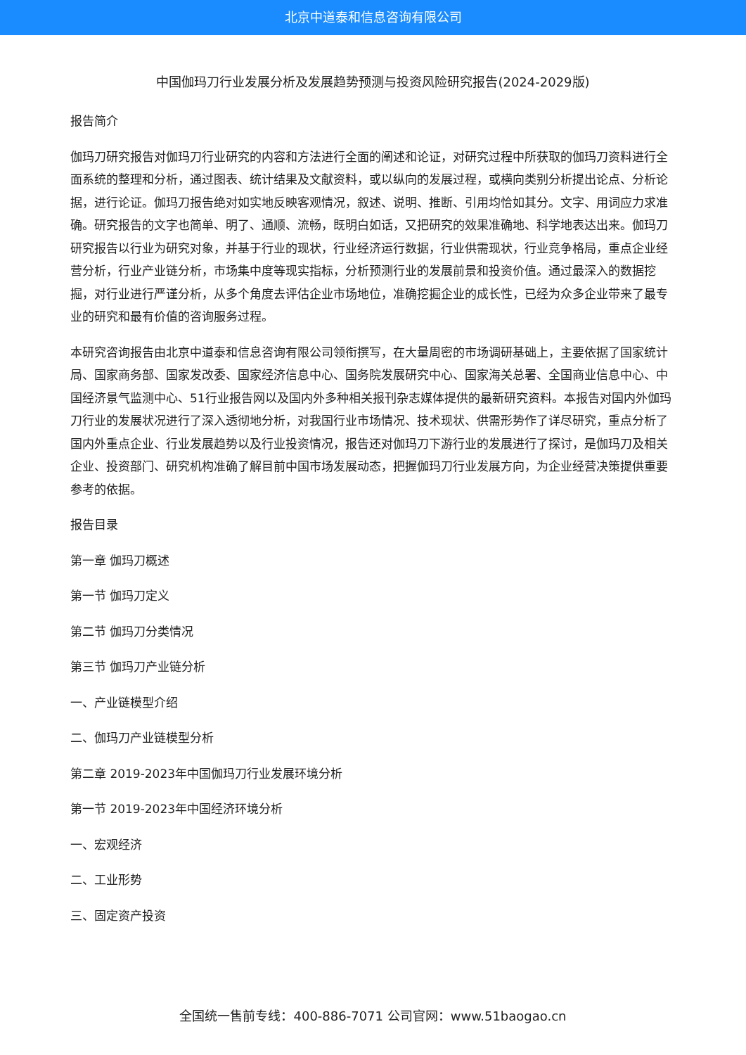北京中道泰和信息咨询有限公司
中国伽玛刀行业发展分析及发展趋势预测与投资风险研究报告(2024-2029版)
报告简介
伽玛刀研究报告对伽玛刀行业研究的内容和方法进行全面的阐述和论证，对研究过程中所获取的伽玛刀资料进行全面系统的整理和分析，通过图表、统计结果及文献资料，或以纵向的发展过程，或横向类别分析提出论点、分析论据，进行论证。伽玛刀报告绝对如实地反映客观情况，叙述、说明、推断、引用均恰如其分。文字、用词应力求准确。研究报告的文字也简单、明了、通顺、流畅，既明白如话，又把研究的效果准确地、科学地表达出来。伽玛刀研究报告以行业为研究对象，并基于行业的现状，行业经济运行数据，行业供需现状，行业竞争格局，重点企业经营分析，行业产业链分析，市场集中度等现实指标，分析预测行业的发展前景和投资价值。通过最深入的数据挖掘，对行业进行严谨分析，从多个角度去评估企业市场地位，准确挖掘企业的成长性，已经为众多企业带来了最专业的研究和最有价值的咨询服务过程。
本研究咨询报告由北京中道泰和信息咨询有限公司领衔撰写，在大量周密的市场调研基础上，主要依据了国家统计局、国家商务部、国家发改委、国家经济信息中心、国务院发展研究中心、国家海关总署、全国商业信息中心、中国经济景气监测中心、51行业报告网以及国内外多种相关报刊杂志媒体提供的最新研究资料。本报告对国内外伽玛刀行业的发展状况进行了深入透彻地分析，对我国行业市场情况、技术现状、供需形势作了详尽研究，重点分析了国内外重点企业、行业发展趋势以及行业投资情况，报告还对伽玛刀下游行业的发展进行了探讨，是伽玛刀及相关企业、投资部门、研究机构准确了解目前中国市场发展动态，把握伽玛刀行业发展方向，为企业经营决策提供重要参考的依据。
报告目录
第一章 伽玛刀概述
第一节 伽玛刀定义
第二节 伽玛刀分类情况
第三节 伽玛刀产业链分析
一、产业链模型介绍
二、伽玛刀产业链模型分析
第二章 2019-2023年中国伽玛刀行业发展环境分析
第一节 2019-2023年中国经济环境分析
一、宏观经济
二、工业形势
三、固定资产投资
全国统一售前专线：400-886-7071 公司官网：www.51baogao.cn